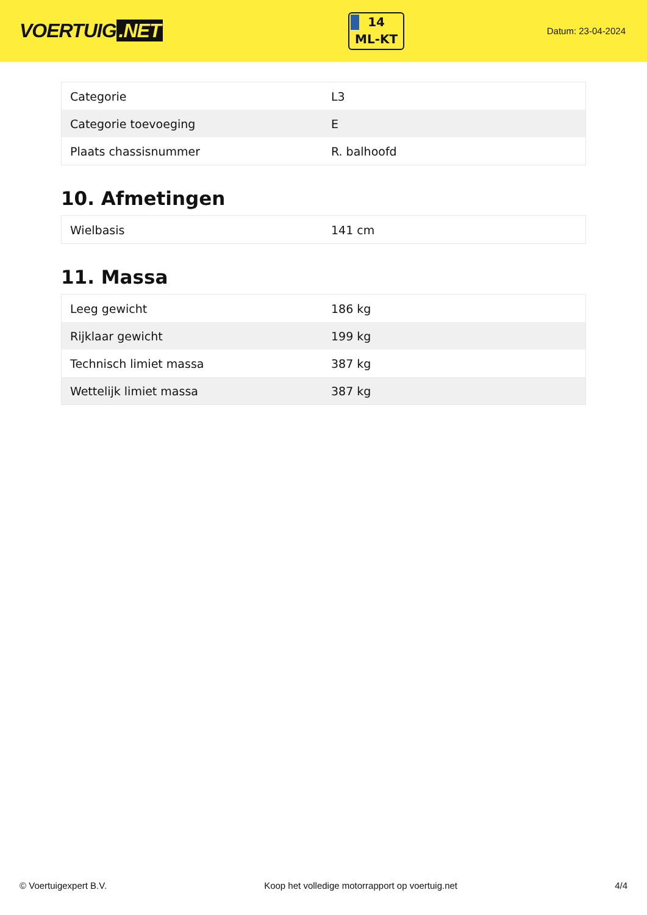VOERTUIG.NET
14
ML-KT
Datum: 23-04-2024
| Categorie | L3 |
| Categorie toevoeging | E |
| Plaats chassisnummer | R. balhoofd |
10. Afmetingen
| Wielbasis | 141 cm |
11. Massa
| Leeg gewicht | 186 kg |
| Rijklaar gewicht | 199 kg |
| Technisch limiet massa | 387 kg |
| Wettelijk limiet massa | 387 kg |
© Voertuigexpert B.V. Koop het volledige motorrapport op voertuig.net 4/4